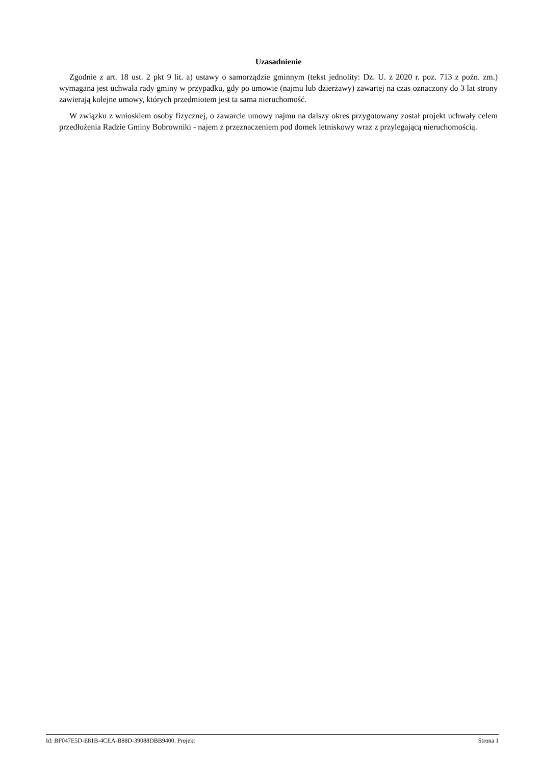Uzasadnienie
Zgodnie z art. 18 ust. 2 pkt 9 lit. a) ustawy o samorządzie gminnym (tekst jednolity: Dz. U. z 2020 r. poz. 713 z poźn. zm.) wymagana jest uchwała rady gminy w przypadku, gdy po umowie (najmu lub dzierżawy) zawartej na czas oznaczony do 3 lat strony zawierają kolejne umowy, których przedmiotem jest ta sama nieruchomość.
W związku z wnioskiem osoby fizycznej, o zawarcie umowy najmu na dalszy okres przygotowany został projekt uchwały celem przedłożenia Radzie Gminy Bobrowniki - najem z przeznaczeniem pod domek letniskowy wraz z przylegającą nieruchomością.
Id: BF047E5D-E81B-4CEA-B88D-39088DBB9400. Projekt Strona 1